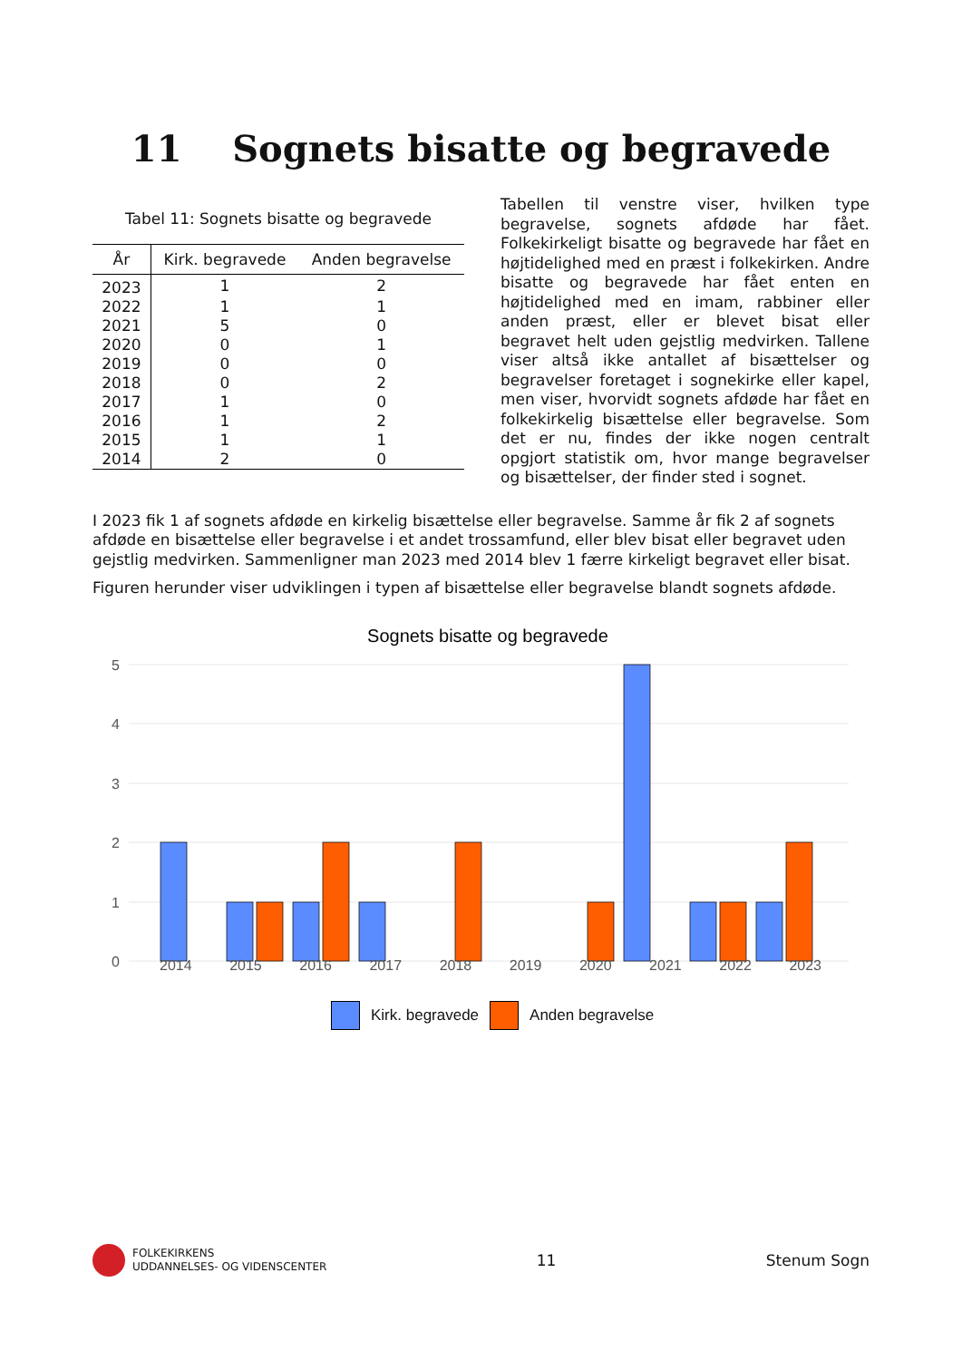11 Sognets bisatte og begravede
Tabel 11: Sognets bisatte og begravede
| År | Kirk. begravede | Anden begravelse |
| --- | --- | --- |
| 2023 | 1 | 2 |
| 2022 | 1 | 1 |
| 2021 | 5 | 0 |
| 2020 | 0 | 1 |
| 2019 | 0 | 0 |
| 2018 | 0 | 2 |
| 2017 | 1 | 0 |
| 2016 | 1 | 2 |
| 2015 | 1 | 1 |
| 2014 | 2 | 0 |
Tabellen til venstre viser, hvilken type begravelse, sognets afdøde har fået. Folkekirkeligt bisatte og begravede har fået en højtidelighed med en præst i folkekirken. Andre bisatte og begravede har fået enten en højtidelighed med en imam, rabbiner eller anden præst, eller er blevet bisat eller begravet helt uden gejstlig medvirken. Tallene viser altså ikke antallet af bisættelser og begravelser foretaget i sognekirke eller kapel, men viser, hvorvidt sognets afdøde har fået en folkekirkelig bisættelse eller begravelse. Som det er nu, findes der ikke nogen centralt opgjort statistik om, hvor mange begravelser og bisættelser, der finder sted i sognet.
I 2023 fik 1 af sognets afdøde en kirkelig bisættelse eller begravelse. Samme år fik 2 af sognets afdøde en bisættelse eller begravelse i et andet trossamfund, eller blev bisat eller begravet uden gejstlig medvirken. Sammenligner man 2023 med 2014 blev 1 færre kirkeligt begravet eller bisat.
Figuren herunder viser udviklingen i typen af bisættelse eller begravelse blandt sognets afdøde.
Sognets bisatte og begravede
5
4
3
2
1
0
2014 2015 2016 2017 2018 2019 2020 2021 2022 2023
Kirk. begravede Anden begravelse
FOLKEKIRKENS
UDDANNELSES- OG VIDENSCENTER
11 Stenum Sogn